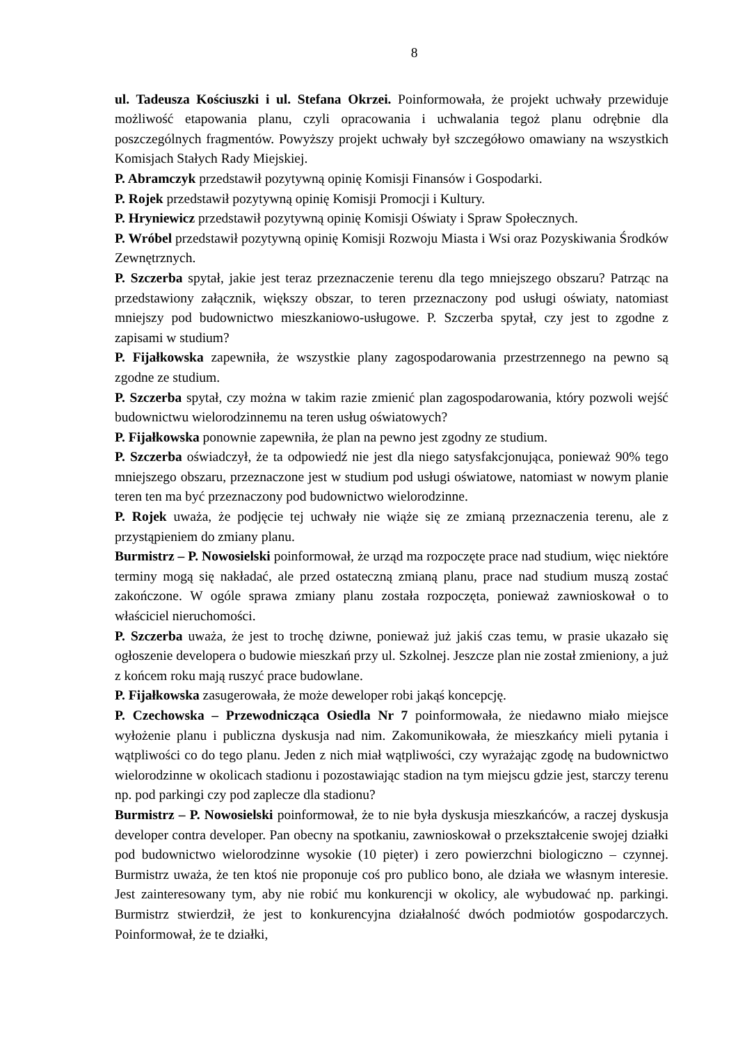8
ul. Tadeusza Kościuszki i ul. Stefana Okrzei. Poinformowała, że projekt uchwały przewiduje możliwość etapowania planu, czyli opracowania i uchwalania tegoż planu odrębnie dla poszczególnych fragmentów. Powyższy projekt uchwały był szczegółowo omawiany na wszystkich Komisjach Stałych Rady Miejskiej.
P. Abramczyk przedstawił pozytywną opinię Komisji Finansów i Gospodarki.
P. Rojek przedstawił pozytywną opinię Komisji Promocji i Kultury.
P. Hryniewicz przedstawił pozytywną opinię Komisji Oświaty i Spraw Społecznych.
P. Wróbel przedstawił pozytywną opinię Komisji Rozwoju Miasta i Wsi oraz Pozyskiwania Środków Zewnętrznych.
P. Szczerba spytał, jakie jest teraz przeznaczenie terenu dla tego mniejszego obszaru? Patrząc na przedstawiony załącznik, większy obszar, to teren przeznaczony pod usługi oświaty, natomiast mniejszy pod budownictwo mieszkaniowo-usługowe. P. Szczerba spytał, czy jest to zgodne z zapisami w studium?
P. Fijałkowska zapewniła, że wszystkie plany zagospodarowania przestrzennego na pewno są zgodne ze studium.
P. Szczerba spytał, czy można w takim razie zmienić plan zagospodarowania, który pozwoli wejść budownictwu wielorodzinnemu na teren usług oświatowych?
P. Fijałkowska ponownie zapewniła, że plan na pewno jest zgodny ze studium.
P. Szczerba oświadczył, że ta odpowiedź nie jest dla niego satysfakcjonująca, ponieważ 90% tego mniejszego obszaru, przeznaczone jest w studium pod usługi oświatowe, natomiast w nowym planie teren ten ma być przeznaczony pod budownictwo wielorodzinne.
P. Rojek uważa, że podjęcie tej uchwały nie wiąże się ze zmianą przeznaczenia terenu, ale z przystąpieniem do zmiany planu.
Burmistrz – P. Nowosielski poinformował, że urząd ma rozpoczęte prace nad studium, więc niektóre terminy mogą się nakładać, ale przed ostateczną zmianą planu, prace nad studium muszą zostać zakończone. W ogóle sprawa zmiany planu została rozpoczęta, ponieważ zawnioskował o to właściciel nieruchomości.
P. Szczerba uważa, że jest to trochę dziwne, ponieważ już jakiś czas temu, w prasie ukazało się ogłoszenie developera o budowie mieszkań przy ul. Szkolnej. Jeszcze plan nie został zmieniony, a już z końcem roku mają ruszyć prace budowlane.
P. Fijałkowska zasugerowała, że może deweloper robi jakąś koncepcję.
P. Czechowska – Przewodnicząca Osiedla Nr 7 poinformowała, że niedawno miało miejsce wyłożenie planu i publiczna dyskusja nad nim. Zakomunikowała, że mieszkańcy mieli pytania i wątpliwości co do tego planu. Jeden z nich miał wątpliwości, czy wyrażając zgodę na budownictwo wielorodzinne w okolicach stadionu i pozostawiając stadion na tym miejscu gdzie jest, starczy terenu np. pod parkingi czy pod zaplecze dla stadionu?
Burmistrz – P. Nowosielski poinformował, że to nie była dyskusja mieszkańców, a raczej dyskusja developer contra developer. Pan obecny na spotkaniu, zawnioskował o przekształcenie swojej działki pod budownictwo wielorodzinne wysokie (10 pięter) i zero powierzchni biologiczno – czynnej. Burmistrz uważa, że ten ktoś nie proponuje coś pro publico bono, ale działa we własnym interesie. Jest zainteresowany tym, aby nie robić mu konkurencji w okolicy, ale wybudować np. parkingi. Burmistrz stwierdził, że jest to konkurencyjna działalność dwóch podmiotów gospodarczych. Poinformował, że te działki,